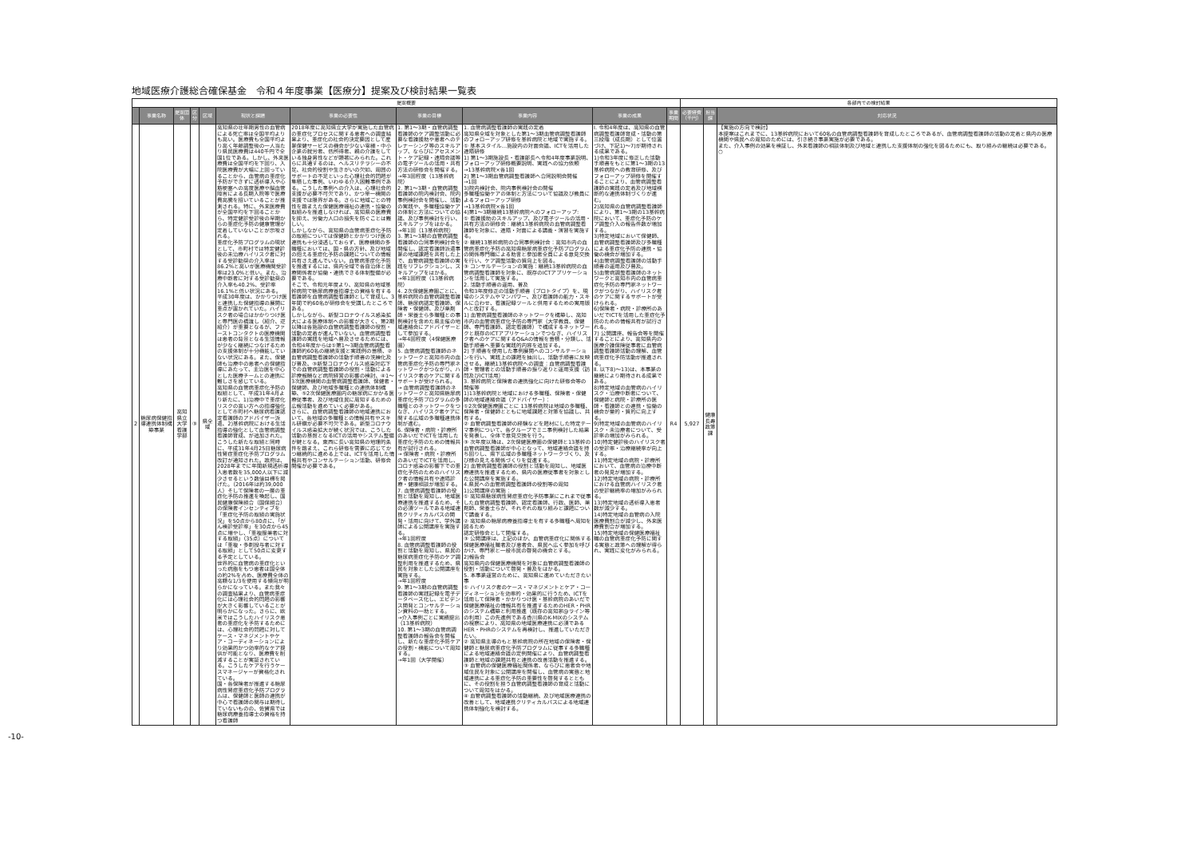地域医療介護総合確保基金　令和４年度事業【医療分】提案及び検討結果一覧表
| 提案概要 | | | | | | | | | | | 各部内での検討結果 | | |
| --- | --- | --- | --- | --- | --- | --- | --- | --- | --- | --- | --- | --- | --- |
| | 事業名称 | 提案団体 | 区分 | 区域 | 現状と課題 | 事業の必要性 | 事業の目標 | 事業内容 | 事業の成果 | 事業期間 | 必要経費（千円） | 担当課 | 対応状況 |
| 2 | 糖尿病保健指導連携体制構築事業 | 高知県立大学看護学部 | ③ | 県全域 | 高知県の壮年期男性の血管病による死亡率は全国平均よりも高い。医療費も全国平均より高く年齢調整後の一人当たり県民医療費は440千円で全国1位である。しかし、外来医療費は全国平均を下回り、入院医療費が大幅に上回っていることから、血管病の重症化予防ができずに透析導入や心筋梗塞への高度医療や脳血管障害による長期入院等で医療費高騰を招いていることが推測される。特に、外来医療費が全国平均を下回ることから、特定健診受診後の早期からの重症化予防の健康管理が定着していないことが示唆される。 重症化予防プログラムの現状として、市町村では特定健診後の未治療ハイリスク者に対する受診勧奨の介入率は86.2%と高いが医療機関受診率は23.0%と低い。また、治療中断者に対する受診勧奨の介入率も40.2%、受診率16.1%と低い状況にある。 平成30年度は、かかりつけ医と連携した保健指導の展開に重点が置かれていた。ハイリスク者の場合はかかりつけ医と専門医の橋渡し（紹介、逆紹介）が重要となるが、ファーストコンタクトの医療機関は患者の背景となる生活情報が少なく継続につなげるための支援体制が十分機能していない状況にある。また、保健師も治療中の患者への保健指導にあたって、主治医を中心とした医療チームとの連携に難しさを感じている。 高知県の血管病重症化予防の取組として、平成31年4月より新たに、1)治療中で重症化リスクの高い方への指導強化として市町村へ糖尿病看護認定看護師のアドバイザー派遣、2)基幹病院における生活指導の強化として血管病調整看護師育成、が追加された。 こうした新たな取組と同時に、平成31年4月25日糖尿病性腎症重症化予防プログラム改訂が通知された。政府は、2028年までに年間新規透析導入患者数を35,000人以下に減少させるという数値目標を掲げた。（2016年は約39,000人）そして保険者の一層の重症化予防の推進を喚起し、国民健康保険組合（国保組合）の保険者インセンティブを「重症化予防の取組の実施状況」を50点から80点に、「がん検診受診率」を30点から45点に増やし、「重複服薬者に対する取組」（35点）については「重複・多剤投与者に対する取組」として50点に変更する予定としている。 世界的に血管病の重症化といった病態をもつ患者は国全体の約2%を占め、医療費全体の高額な1/3を使用する傾向が明らかになっている。また我々の調査結果より、血管病重症化には心理社会的問題の影響が大きく影響していることが明らかになった。さらに、欧米ではこうしたハイリスク患者の重症化を予防するためには、心理社会的問題に対してケース・マネジメントやケア・コーディネーションにより効果的かつ効率的なケア提供が可能となり、医療費を削減することが実証されている。こうしたケアを行うケースマネージャーが資格化されている。 国・各保険者が推進する糖尿病性腎症重症化予防プログラムは、保健師と医師の連携が中心で看護師の関与は期待していないものの、佐賀県では糖尿病療養指導士の資格を持つ看護師 | 2018年度に高知県立大学が実施した血管病の重症化プロセスに関する患者への調査結果より、重症化の社会的決定要因として産業保健サービスの機会が少ない零細・中小企業の就労者、低所得者、親の介護をしている独身男性などが顕著にみられた。これらに共通するのは、ヘルスリテラシーの不足、社会的役割や生きがいの欠如、周囲のサポートの不足といった心理社会的問題が集積した事例、いわゆる介入困難事例である。こうした事例への介入は、心理社会的支援が必要不可欠であり、かつ単一機関の支援では限界がある。さらに地域ごとの特性を踏まえた保健医療福祉の連携・協働の取組みを推進しなければ、高知県の医療費を抑え、労働力人口の損失を防ぐことは難しい。 しかしながら、高知県の血管病重症化予防の取組については保健師とかかりつけ医の連携も十分浸透しておらず、医療機関の多職種においては、国・県の方針、及び地域の抱える重症化予防の課題についての情報共有さえ進んでいない。血管病重症化予防を推進するには、県内全域で各自治体と医療関係者が協働・連携できる体制整備が必要である。 そこで、令和元年度より、高知県の地域基幹病院で糖尿病療養指導士の資格を有する看護師を血管病調整看護師として育成し、3年間で約60名が研修会を受講したところである。 しかしながら、新型コロナウイルス感染拡大による医療体制への影響が大きく、第2期以降は各施設の血管病調整看護師の役割・活動の定着が進んでいない。血管病調整看護師の実践を地域へ普及させるためには、令和4年度からは①第1～3期血管病調整看護師約60名の継続支援と実践例の蓄積、②血管病調整看護師の活動手順書の洗練化及び普及、③新型コロナウイルス感染対応下での血管病調整看護師の役割・活動による診療報酬など病院経営の影響の検討、④1～3次医療機関の血管病調整看護師、保健者・保健師、及び地域多職種との連携体制構築、⑤2次保健医療圏内の糖尿病にかかる医療従事者、及び地域住民に周知するための広報活動を進めていく必要がある。 さらに、血管病調整看護師の地域連携において、各地域の多職種との情報共有やスキル研鑽が必要不可欠である。新型コロナウイルス感染拡大が続く状況では、こうした活動の基盤となるICTの活用やシステム整備が鍵となる。東西に長い高知県の地理的条件を踏まえ、これら研修を需要に応じてかつ継続的に進める上では、ICTを活用した情報共有やコンサルテーション活動、研修会開催が必要である。 | 1. 第1～3期・血管病調整看護師のケア調整活動に必要な看護援助や患者へのテレナーシング等のスキルアップ、ならびにアセスメント・ケア記録・遠隔会議等の電子ツールの活用・共有方法の研修会を開催する。 →年3回程度（13基幹病院） 2. 第1～3期・血管病調整看護師の院内検討会、院内事例検討会を開催し、活動の実践や、多職種協働ケアの体制と方法についての協議、及び事例検討を行い、スキルアップをはかる。 →年1回（13基幹病院） 3. 第1～3期の血管病調整看護師の合同事例検討会を開催し、認定看護師派遣事業の地域課題を共有した上で、血管病調整看護師の実践をリフレクションし、スキルアップをはかる。 →年1回程度（13基幹病院） 4. 2次保健医療圏ごとに、基幹病院の血管病調整看護師、糖尿病認定看護師、保険者・保健師、及び薬剤師・栄養士ら多職種との事例検討を含めた県主催の地域連絡会にアドバイザーとして参加する。 →年4回程度（4保健医療圏） 5. 血管病調整看護師のネットワークと高知市内の血管病重症化予防の専門家ネットワークがつながり、ハイリスク者のケアに関するサポートが受けられる。 → 血管病調整看護師のネットワークと高知県糖尿病重症化予防プログラムの多職種とのネットワークをつなぎ、ハイリスク者ケアに関する広域の多職種連携体制が進む。 6. 保険者・病院・診療所のあいだでICTを活用した重症化予防のための情報共有が試行される。 → 保険者・病院・診療所のあいだでICTを活用し、コロナ感染の影響下での重症化予防のためのハイリスク者の情報共有や遠隔診療・健康相談が増加する。 7. 血管病調整看護師の役割と活動を周知し、地域医療連携を推進するため、その必須ツールである地域連携クリティカルパスの開発・活用に向けて、学外講師による公開講座を実施する。 →年1回程度 8. 血管病調整看護師の役割と活動を周知し、県民の糖尿病重症化予防のケア調整利用を推進するため、県民を対象とした公開講座を実施する。 →年1回程度 9. 第1～3期の血管病調整看護師の実践記録を電子データベース化し、エビデンス開発とコンサルテーション資料の一助とする。 →介入事例ごとに実績提出（13基幹病院） 10. 第1～3期の血管病調整看護師の報告会を開催し、新たな重症化予防ケアの役割・機能について周知する。 →年1回（大学開催） | 1. 血管病調整看護師の実践の定着 高知県全域を対象とした第1～3期血管病調整看護師のフォローアップ研修を基幹病院と地域で実施する。 ① 基本スタイル…施設内の対面会議、ICTを活用した遠隔研修 1) 第1～3期施設長・看護部長へ令和4年度事業説明、フォローアップ研修概要説明、実践への協力依頼 →13基幹病院×各1回 2) 第1～3期血管病調整看護師へ合同説明会開催 →1回 3)院内検討会、院内事例検討会の開催 多職種協働ケアの体制と方法について協議及び教員によるフォローアップ研修 →13基幹病院×各1回 4)第1～3期継続13基幹病院へのフォローアップ: ① 看護援助のスキルアップ、及び電子ツールの活用・共有方法の研修会：継続13基幹病院の血管病調整看護師を対象に、遠隔・対面による講義・演習を実施する。 ② 継続13基幹病院の合同事例検討会：高知市内の血管病重症化予防の高知県糖尿病重症化予防プログラムの関係専門職による助言と参加者全員による意見交換を行い、ケア調整活動の質向上を図る。 ③ コンサルテーションの実施：継続13基幹病院の血管病調整看護師を対象に、既存のICTアプリケーションを活用して実施する。 2. 活動手順書の運用、普及 令和3年度修正の活動手順書（プロトタイプ）を、現場のシステムやマンパワー、及び看護師の能力・スキルに合わせ、看護記録ツールと併用するための実用版へと改訂する。 1) 血管病調整看護師のネットワークを構築し、高知市内の血管病重症化予防の専門家（大学教員、保健師、専門看護師、認定看護師）で構成するネットワークと既存のICTアプリケーションでつなぎ、ハイリスク者へのケアに関するQ&Aの情報を蓄積・分類し、活動手順書へ重要な実践的内容を追加する。 2) 手順書を使用した事例展開へのコンサルテーションを行い、実践上の課題を抽出し、活動手順書に反映させる。継続13基幹病院への調査：血管病調整看護師・管理者との活動手順書の振り返りと運用支援（訪問及びICT活用） 3. 基幹病院と保険者の連携強化に向けた研修会等の開催等 1)13基幹病院と地域における多職種、保険者・保健師の地域連絡会議（アドバイザー）： ①2次保健医療圏ごとに 13基幹病院は地域の多職種、保険者・保健師とともに地域課題と対策を協議し、共有する。 ② 血管病調整看護師の経験などを題材にした特定テーマ事例について、各グループでミニ事例検討した結果を発表し、全体で意見交換を行う。 ③ 次年度以降は、2次保健医療圏の保健師と13基幹の血管病調整看護師が中心となって、地域連絡会議を持ち回りし、県下広域の多職種ネットワークづくり、及び顔の見える関係づくりを促進する。 2) 血管病調整看護師の役割と活動を周知し、地域医療連携を推進するため、県内の医療従事者を対象とした公開講座を実施する。 4.県民への血管病調整看護師の役割等の周知 1)公開講座の実施： ① 高知県糖尿病性腎症重症化予防事業にこれまで従事した血管病調整看護師、認定看護師、行政、医師、薬剤師、栄養士らが、それぞれの取り組みと課題について講義する。 ② 高知県の糖尿病療養指導士を有する多職種へ周知を図るため 認定研修会として開催する。 ③ 公開講座は、上記のほか、血管病重症化に関係する保健医療福祉職者及び患者会、県民へ広く参加を呼びかけ、専門家と一般市民の啓発の機会とする。 2)報告会 高知県内の保健医療機関を対象に血管病調整看護師の役割・活動について啓発・普及をはかる。 5. 本事業運営のために、高知県に進めていただきたい事 ① ハイリスク者のケース・マネジメントとケア・コーディネーションを効率的・効果的に行うため、ICTを活用して保険者・かかりつけ医・基幹病院のあいだで保健医療福祉の情報共有を推進するためのHER・PHRのシステム構築と利用推進（既存の高知家@ライン等の利用）この先進例である香川県のK-MIXのシステムの視察により、高知県の地域医療連携に必須であるHER・PHRのシステムを再検討し、推進していただきたい。 ② 高知県主導のもと基幹病院の所在地域の保険者・保健師と糖尿病重症化予防プログラムに従事する多職種による地域連絡会議の定例開催により、血管病調整看護師と地域の課題共有と連携の改善活動を推進する。 ③ 血管病の保健医療福祉関係者、ならびに患者会や地域住民を対象に公開講座を開催し、血管病の実態と地域連携による重症化予防の重要性を啓発するとともに、その役割を担う血管病調整看護師の育成と活動について周知をはかる。 ④ 血管病調整看護師の活動継続、及び地域医療連携の改善として、地域連携クリティカルパスによる地域連携体制強化を検討する。 | Ⅰ. 令和4年度は、高知県の血管病調整看護師育成・活動の第三段階（成長期）として位置づけ、下記1)～7)が期待される成果である。 1)令和3年度に修正した活動手順書をもとに第1～3期の13基幹病院への教育研修、及びフォローアップ研修を開催することにより、血管病調整看護師の実践の定着及び地域横断的な連携体制づくりが進む。 2)高知県の血管病調整看護師により、第1～3期の13基幹病院において、重症化予防のケア調整介入の報告件数が増加する。 3)特定地域において保健師、血管病調整看護師及び多職種による重症化予防の連携・協働の機会が増加する。 4)血管病調整看護師の活動手順書の運用及び普及。 5)血管病調整看護師のネットワークと高知市内の血管病重症化予防の専門家ネットワークがつながり、ハイリスク者のケアに関するサポートが受けられる。 6)保険者・病院・診療所のあいだでICTを活用した重症化予防のための情報共有が試行される。 7) 公開講座、報告会等を開催することにより、高知県内の医療介護保険従事者に血管病調整看護師活動の理解、血管病重症化予防活動が推進される。 Ⅱ. 以下8)～13)は、本事業の継続により期待される成果である。 8)特定地域の血管病のハイリスク・治療中断者について、保健師と病院・診療所の医師・看護師との連携・協働の機会が量的・質的に向上する。 9)特定地域の血管病のハイリスク・未治療者について、受診率の増加がみられる。 10)特定健診後のハイリスク者の受診率・治療継続率が向上する。 11)特定地域の病院・診療所において、血管病の治療中断者の発見が増加する。 12)特定地域の病院・診療所における血管病ハイリスク者の受診継続率の増加がみられる。 13)特定地域の透析導入患者数が減少する。 14)特定地域の血管病の入院医療費割合が減少し、外来医療費割合が増加する。 15)特定地域の保健医療福祉職の血管病重症化予防に関する実態と政策への理解が得られ、実践に変化がみられる。 | R4 | 5,927 | 健康長寿政策課 | 【実施の方向で検討】 本提案はこれまでに、13基幹病院において60名の血管病調整看護師を育成したところであるが、血管病調整看護師の活動の定着と県内の医療機関や県民への周知のためには、引き続き事業実施が必要である。 また、介入事例の効果を検証し、外来看護師の相談体制及び地域と連携した支援体制の強化を図るためにも、取り組みの継続は必要である。 ○ |
-10-